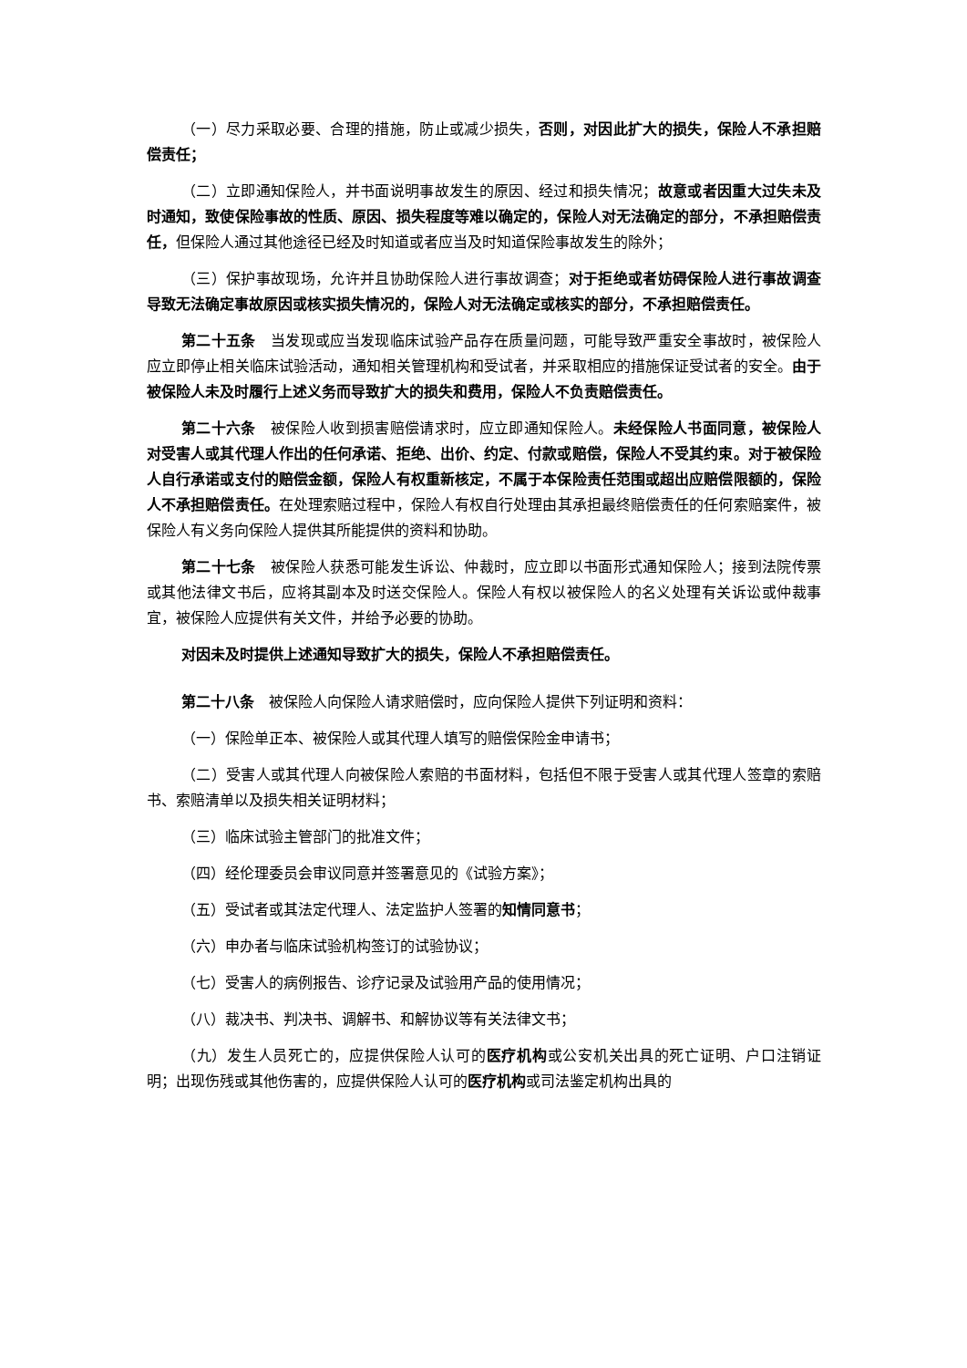（一）尽力采取必要、合理的措施，防止或减少损失，否则，对因此扩大的损失，保险人不承担赔偿责任；
（二）立即通知保险人，并书面说明事故发生的原因、经过和损失情况；故意或者因重大过失未及时通知，致使保险事故的性质、原因、损失程度等难以确定的，保险人对无法确定的部分，不承担赔偿责任，但保险人通过其他途径已经及时知道或者应当及时知道保险事故发生的除外；
（三）保护事故现场，允许并且协助保险人进行事故调查；对于拒绝或者妨碍保险人进行事故调查导致无法确定事故原因或核实损失情况的，保险人对无法确定或核实的部分，不承担赔偿责任。
第二十五条　当发现或应当发现临床试验产品存在质量问题，可能导致严重安全事故时，被保险人应立即停止相关临床试验活动，通知相关管理机构和受试者，并采取相应的措施保证受试者的安全。由于被保险人未及时履行上述义务而导致扩大的损失和费用，保险人不负责赔偿责任。
第二十六条　被保险人收到损害赔偿请求时，应立即通知保险人。未经保险人书面同意，被保险人对受害人或其代理人作出的任何承诺、拒绝、出价、约定、付款或赔偿，保险人不受其约束。对于被保险人自行承诺或支付的赔偿金额，保险人有权重新核定，不属于本保险责任范围或超出应赔偿限额的，保险人不承担赔偿责任。在处理索赔过程中，保险人有权自行处理由其承担最终赔偿责任的任何索赔案件，被保险人有义务向保险人提供其所能提供的资料和协助。
第二十七条　被保险人获悉可能发生诉讼、仲裁时，应立即以书面形式通知保险人；接到法院传票或其他法律文书后，应将其副本及时送交保险人。保险人有权以被保险人的名义处理有关诉讼或仲裁事宜，被保险人应提供有关文件，并给予必要的协助。
对因未及时提供上述通知导致扩大的损失，保险人不承担赔偿责任。
第二十八条　被保险人向保险人请求赔偿时，应向保险人提供下列证明和资料：
（一）保险单正本、被保险人或其代理人填写的赔偿保险金申请书；
（二）受害人或其代理人向被保险人索赔的书面材料，包括但不限于受害人或其代理人签章的索赔书、索赔清单以及损失相关证明材料；
（三）临床试验主管部门的批准文件；
（四）经伦理委员会审议同意并签署意见的《试验方案》；
（五）受试者或其法定代理人、法定监护人签署的知情同意书；
（六）申办者与临床试验机构签订的试验协议；
（七）受害人的病例报告、诊疗记录及试验用产品的使用情况；
（八）裁决书、判决书、调解书、和解协议等有关法律文书；
（九）发生人员死亡的，应提供保险人认可的医疗机构或公安机关出具的死亡证明、户口注销证明；出现伤残或其他伤害的，应提供保险人认可的医疗机构或司法鉴定机构出具的